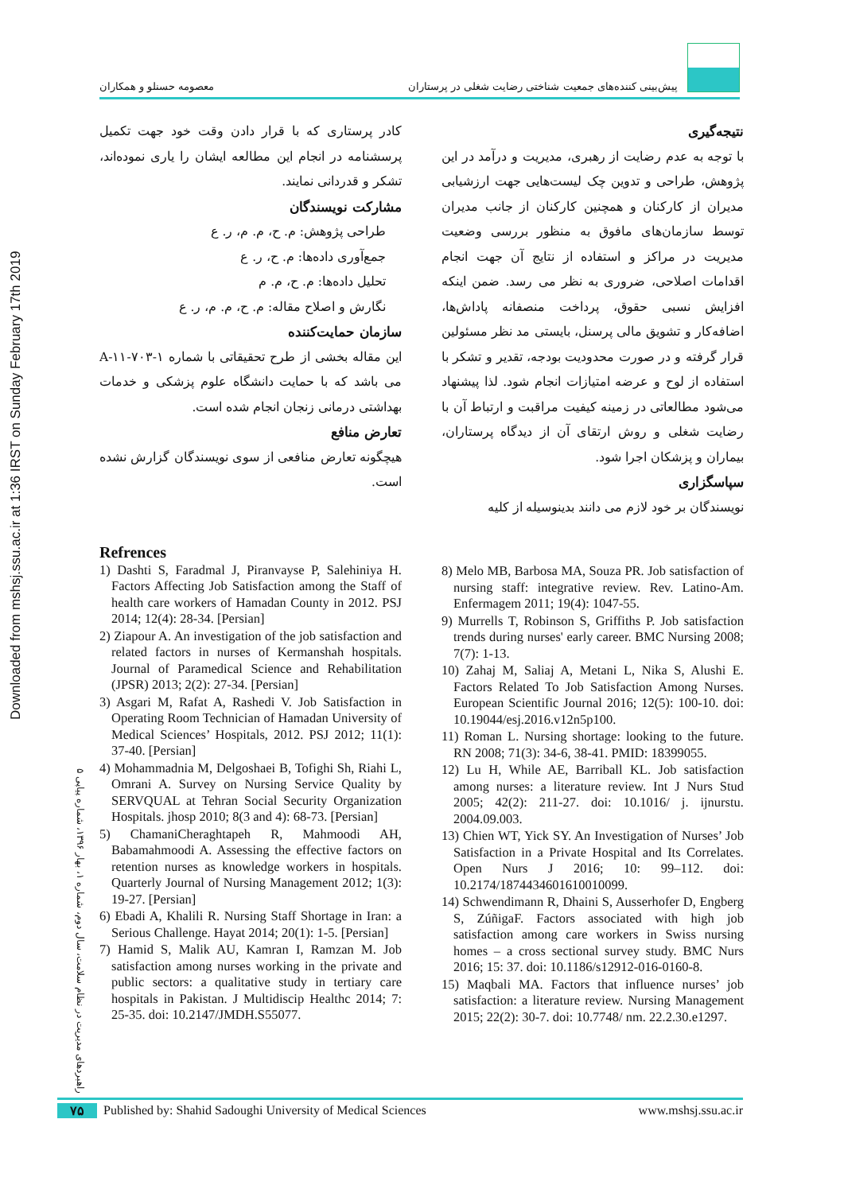Downloaded from mshsj.ssu.ac.ir at 1:36 IRST on Sunday February 17th 2019
معصومه حسنلو و همکاران پیش‌بینی کننده‌های جمعیت شناختی رضایت شغلی در پرستاران
نتیجه‌گیری
با توجه به عدم رضایت از رهبری، مدیریت و درآمد در این پژوهش، طراحی و تدوین چک لیست‌هایی جهت ارزشیابی مدیران از کارکنان و همچنین کارکنان از جانب مدیران توسط سازمان‌های مافوق به منظور بررسی وضعیت مدیریت در مراکز و استفاده از نتایج آن جهت انجام اقدامات اصلاحی، ضروری به نظر می رسد. ضمن اینکه افزایش نسبی حقوق، پرداخت منصفانه پاداش‌ها، اضافه‌کار و تشویق مالی پرسنل، بایستی مد نظر مسئولین قرار گرفته و در صورت محدودیت بودجه، تقدیر و تشکر با استفاده از لوح و عرضه امتیازات انجام شود. لذا پیشنهاد می‌شود مطالعاتی در زمینه کیفیت مراقبت و ارتباط آن با رضایت شغلی و روش ارتقای آن از دیدگاه پرستاران، بیماران و پزشکان اجرا شود.
سپاسگزاری
نویسندگان بر خود لازم می دانند بدینوسیله از کلیه
کادر پرستاری که با قرار دادن وقت خود جهت تکمیل پرسشنامه در انجام این مطالعه ایشان را یاری نموده‌اند، تشکر و قدردانی نمایند.
مشارکت نویسندگان
طراحی پژوهش: م. ح، م. م، ر. ع
جمع‌آوری داده‌ها: م. ح، ر. ع
تحلیل داده‌ها: م. ح، م. م
نگارش و اصلاح مقاله: م. ح، م. م، ر. ع
سازمان حمایت‌کننده
این مقاله بخشی از طرح تحقیقاتی با شماره A-۱۱-۷۰۳-۱ می باشد که با حمایت دانشگاه علوم پزشکی و خدمات بهداشتی درمانی زنجان انجام شده است.
تعارض منافع
هیچگونه تعارض منافعی از سوی نویسندگان گزارش نشده است.
Refrences
1) Dashti S, Faradmal J, Piranvayse P, Salehiniya H. Factors Affecting Job Satisfaction among the Staff of health care workers of Hamadan County in 2012. PSJ 2014; 12(4): 28-34. [Persian]
2) Ziapour A. An investigation of the job satisfaction and related factors in nurses of Kermanshah hospitals. Journal of Paramedical Science and Rehabilitation (JPSR) 2013; 2(2): 27-34. [Persian]
3) Asgari M, Rafat A, Rashedi V. Job Satisfaction in Operating Room Technician of Hamadan University of Medical Sciences’ Hospitals, 2012. PSJ 2012; 11(1): 37-40. [Persian]
4) Mohammadnia M, Delgoshaei B, Tofighi Sh, Riahi L, Omrani A. Survey on Nursing Service Quality by SERVQUAL at Tehran Social Security Organization Hospitals. jhosp 2010; 8(3 and 4): 68-73. [Persian]
5) ChamaniCheraghtapeh R, Mahmoodi AH, Babamahmoodi A. Assessing the effective factors on retention nurses as knowledge workers in hospitals. Quarterly Journal of Nursing Management 2012; 1(3): 19-27. [Persian]
6) Ebadi A, Khalili R. Nursing Staff Shortage in Iran: a Serious Challenge. Hayat 2014; 20(1): 1-5. [Persian]
7) Hamid S, Malik AU, Kamran I, Ramzan M. Job satisfaction among nurses working in the private and public sectors: a qualitative study in tertiary care hospitals in Pakistan. J Multidiscip Healthc 2014; 7: 25-35. doi: 10.2147/JMDH.S55077.
8) Melo MB, Barbosa MA, Souza PR. Job satisfaction of nursing staff: integrative review. Rev. Latino-Am. Enfermagem 2011; 19(4): 1047-55.
9) Murrells T, Robinson S, Griffiths P. Job satisfaction trends during nurses' early career. BMC Nursing 2008; 7(7): 1-13.
10) Zahaj M, Saliaj A, Metani L, Nika S, Alushi E. Factors Related To Job Satisfaction Among Nurses. European Scientific Journal 2016; 12(5): 100-10. doi: 10.19044/esj.2016.v12n5p100.
11) Roman L. Nursing shortage: looking to the future. RN 2008; 71(3): 34-6, 38-41. PMID: 18399055.
12) Lu H, While AE, Barriball KL. Job satisfaction among nurses: a literature review. Int J Nurs Stud 2005; 42(2): 211-27. doi: 10.1016/ j. ijnurstu. 2004.09.003.
13) Chien WT, Yick SY. An Investigation of Nurses’ Job Satisfaction in a Private Hospital and Its Correlates. Open Nurs J 2016; 10: 99–112. doi: 10.2174/1874434601610010099.
14) Schwendimann R, Dhaini S, Ausserhofer D, Engberg S, ZúñigaF. Factors associated with high job satisfaction among care workers in Swiss nursing homes – a cross sectional survey study. BMC Nurs 2016; 15: 37. doi: 10.1186/s12912-016-0160-8.
15) Maqbali MA. Factors that influence nurses’ job satisfaction: a literature review. Nursing Management 2015; 22(2): 30-7. doi: 10.7748/ nm. 22.2.30.e1297.
راهبردهای مدیریت در نظام سلامت، سال دوم، شماره ۱، بهار ۱۳۹۶، شماره پیاپی ۵
۷۵ Published by: Shahid Sadoughi University of Medical Sciences www.mshsj.ssu.ac.ir